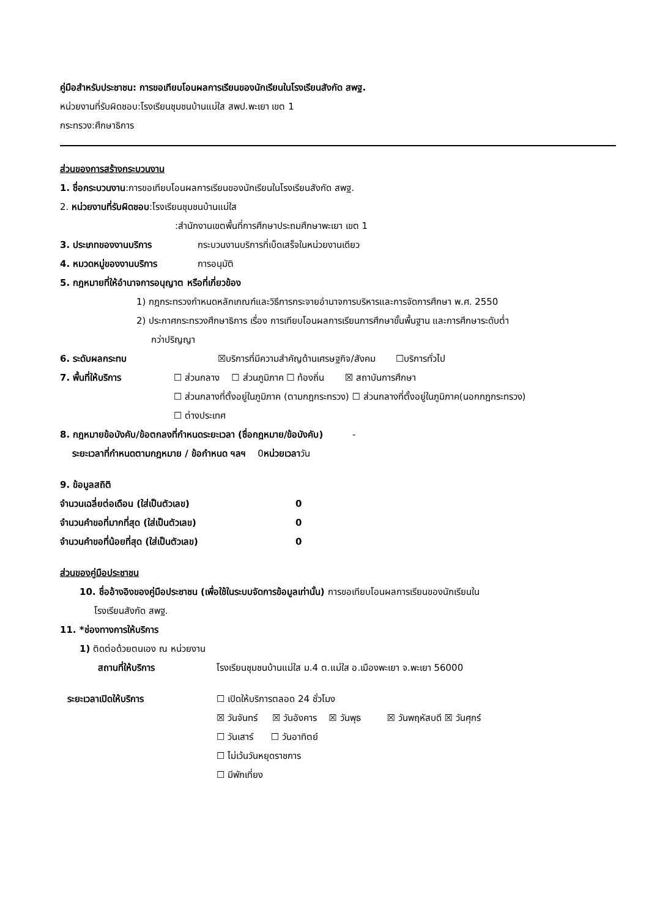คู่มือสำหรับประชาชน: การขอเทียบโอนผลการเรียนของนักเรียนในโรงเรียนสังกัด สพฐ.
หน่วยงานที่รับผิดชอบ:โรงเรียนชุมชนบ้านแม่ใส สพป.พะเยา เขต 1
กระทรวง:ศึกษาธิการ
ส่วนของการสร้างกระบวนงาน
1. ชื่อกระบวนงาน:การขอเทียบโอนผลการเรียนของนักเรียนในโรงเรียนสังกัด สพฐ.
2. หน่วยงานที่รับผิดชอบ:โรงเรียนชุมชนบ้านแม่ใส
:สำนักงานเขตพื้นที่การศึกษาประถมศึกษาพะเยา เขต 1
3. ประเภทของงานบริการ กระบวนงานบริการที่เบ็ดเสร็จในหน่วยงานเดียว
4. หมวดหมู่ของงานบริการ การอนุมัติ
5. กฎหมายที่ให้อำนาจการอนุญาต หรือที่เกี่ยวข้อง
1) กฎกระทรวงกำหนดหลักเกณฑ์และวิธีการกระจายอำนาจการบริหารและการจัดการศึกษา พ.ศ. 2550
2) ประกาศกระทรวงศึกษาธิการ เรื่อง การเทียบโอนผลการเรียนการศึกษาขั้นพื้นฐาน และการศึกษาระดับต่ำ
กว่าปริญญา
6. ระดับผลกระทบ ☒บริการที่มีความสำคัญด้านเศรษฐกิจ/สังคม ☐บริการทั่วไป
7. พื้นที่ให้บริการ ☐ ส่วนกลาง ☐ ส่วนภูมิภาค ☐ ท้องถิ่น ☒ สถาบันการศึกษา
☐ ส่วนกลางที่ตั้งอยู่ในภูมิภาค (ตามกฎกระทรวง) ☐ ส่วนกลางที่ตั้งอยู่ในภูมิภาค(นอกกฎกระทรวง)
☐ ต่างประเทศ
8. กฎหมายข้อบังคับ/ข้อตกลงที่กำหนดระยะเวลา (ชื่อกฎหมาย/ข้อบังคับ) -
ระยะเวลาที่กำหนดตามกฎหมาย / ข้อกำหนด ฯลฯ 0หน่วยเวลาวัน
9. ข้อมูลสถิติ
จำนวนเฉลี่ยต่อเดือน (ใส่เป็นตัวเลข) 0
จำนวนคำขอที่มากที่สุด (ใส่เป็นตัวเลข) 0
จำนวนคำขอที่น้อยที่สุด (ใส่เป็นตัวเลข) 0
ส่วนของคู่มือประชาชน
10. ชื่ออ้างอิงของคู่มือประชาชน (เพื่อใช้ในระบบจัดการข้อมูลเท่านั้น) การขอเทียบโอนผลการเรียนของนักเรียนใน
โรงเรียนสังกัด สพฐ.
11. *ช่องทางการให้บริการ
1) ติดต่อด้วยตนเอง ณ หน่วยงาน
สถานที่ให้บริการ โรงเรียนชุมชนบ้านแม่ใส ม.4 ต.แม่ใส อ.เมืองพะเยา จ.พะเยา 56000
ระยะเวลาเปิดให้บริการ ☐ เปิดให้บริการตลอด 24 ชั่วโมง
☒ วันจันทร์ ☒ วันอังคาร ☒ วันพุธ ☒ วันพฤหัสบดี ☒ วันศุกร์
☐ วันเสาร์ ☐ วันอาทิตย์
☐ ไม่เว้นวันหยุดราชการ
☐ มีพักเที่ยง